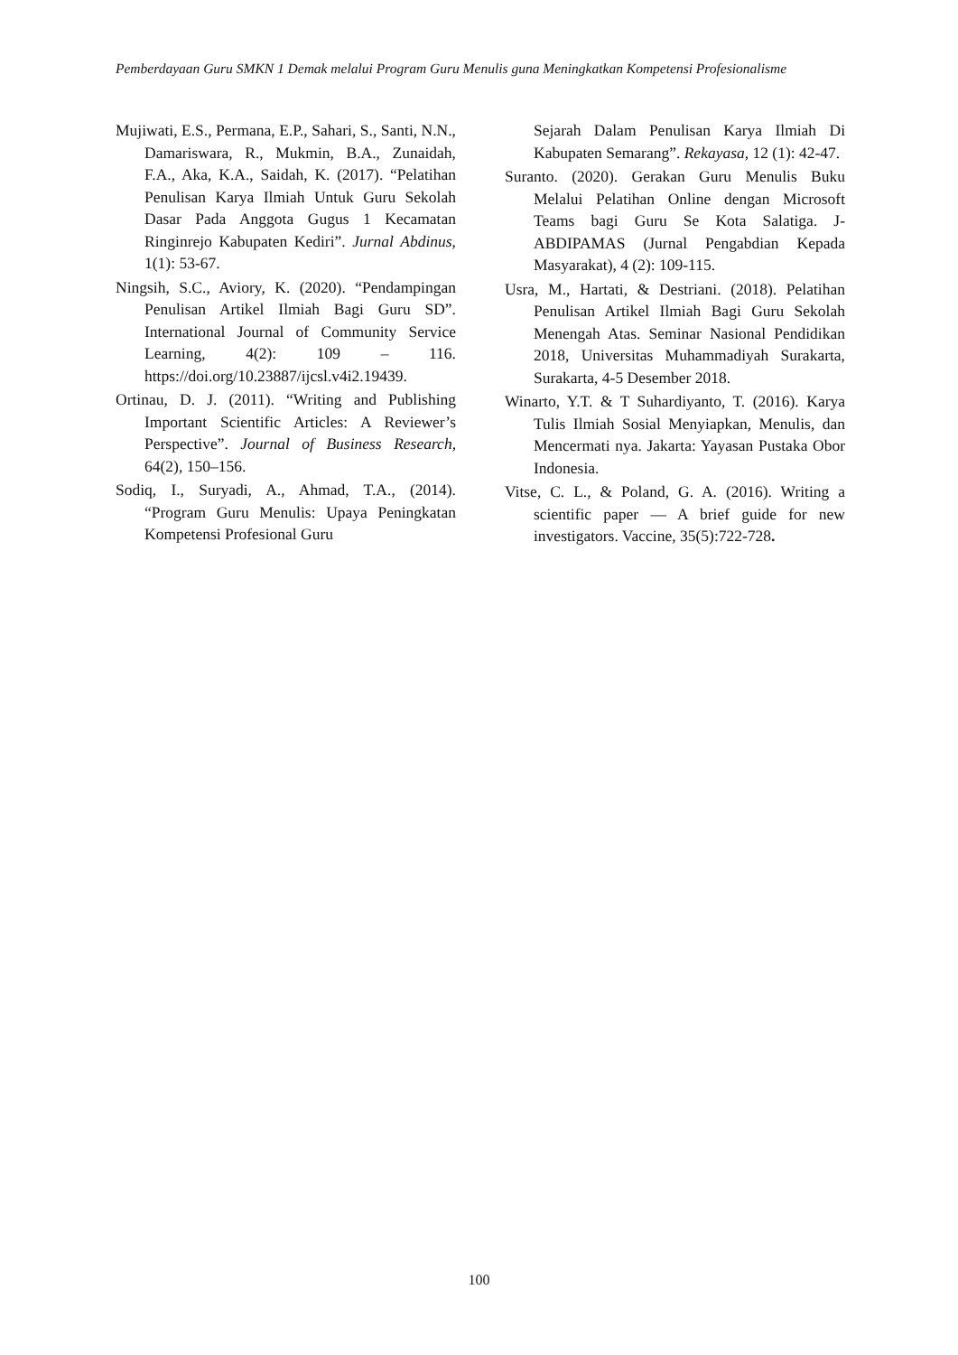Pemberdayaan Guru SMKN 1 Demak melalui Program Guru Menulis guna Meningkatkan Kompetensi Profesionalisme
Mujiwati, E.S., Permana, E.P., Sahari, S., Santi, N.N., Damariswara, R., Mukmin, B.A., Zunaidah, F.A., Aka, K.A., Saidah, K. (2017). “Pelatihan Penulisan Karya Ilmiah Untuk Guru Sekolah Dasar Pada Anggota Gugus 1 Kecamatan Ringinrejo Kabupaten Kediri”. Jurnal Abdinus, 1(1): 53-67.
Ningsih, S.C., Aviory, K. (2020). “Pendampingan Penulisan Artikel Ilmiah Bagi Guru SD”. International Journal of Community Service Learning, 4(2): 109 – 116. https://doi.org/10.23887/ijcsl.v4i2.19439.
Ortinau, D. J. (2011). “Writing and Publishing Important Scientific Articles: A Reviewer’s Perspective”. Journal of Business Research, 64(2), 150–156.
Sodiq, I., Suryadi, A., Ahmad, T.A., (2014). “Program Guru Menulis: Upaya Peningkatan Kompetensi Profesional Guru
Sejarah Dalam Penulisan Karya Ilmiah Di Kabupaten Semarang”. Rekayasa, 12 (1): 42-47.
Suranto. (2020). Gerakan Guru Menulis Buku Melalui Pelatihan Online dengan Microsoft Teams bagi Guru Se Kota Salatiga. J-ABDIPAMAS (Jurnal Pengabdian Kepada Masyarakat), 4 (2): 109-115.
Usra, M., Hartati, & Destriani. (2018). Pelatihan Penulisan Artikel Ilmiah Bagi Guru Sekolah Menengah Atas. Seminar Nasional Pendidikan 2018, Universitas Muhammadiyah Surakarta, Surakarta, 4-5 Desember 2018.
Winarto, Y.T. & T Suhardiyanto, T. (2016). Karya Tulis Ilmiah Sosial Menyiapkan, Menulis, dan Mencermati nya. Jakarta: Yayasan Pustaka Obor Indonesia.
Vitse, C. L., & Poland, G. A. (2016). Writing a scientific paper — A brief guide for new investigators. Vaccine, 35(5):722-728.
100